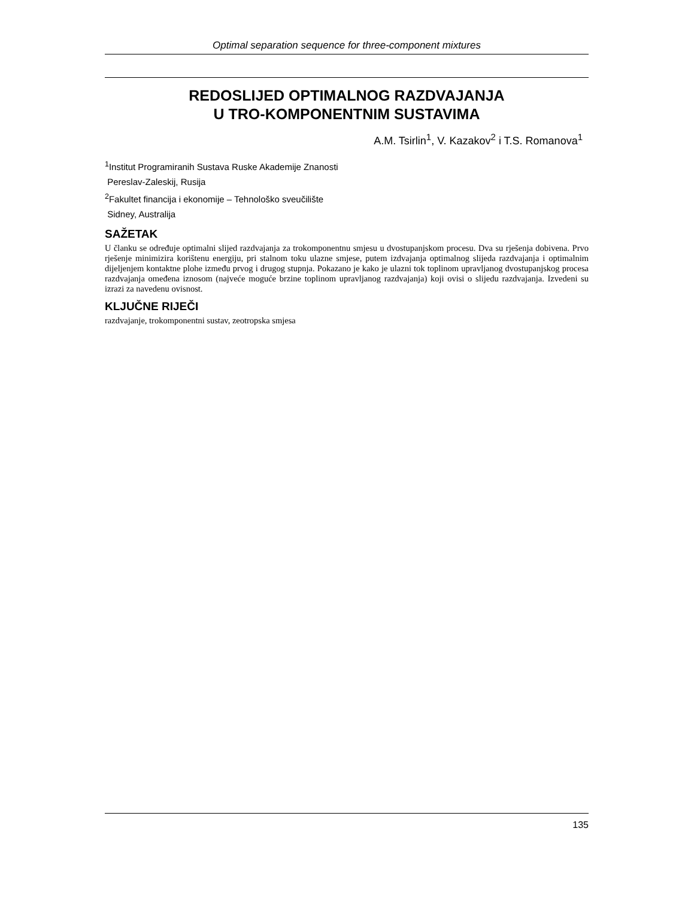Optimal separation sequence for three-component mixtures
REDOSLIJED OPTIMALNOG RAZDVAJANJA
U TRO-KOMPONENTNIM SUSTAVIMA
A.M. Tsirlin<sup>1</sup>, V. Kazakov<sup>2</sup> i T.S. Romanova<sup>1</sup>
<sup>1</sup> Institut Programiranih Sustava Ruske Akademije Znanosti
Pereslav-Zaleskij, Rusija
<sup>2</sup> Fakultet financija i ekonomije – Tehnološko sveučilište
Sidney, Australija
SAŽETAK
U članku se određuje optimalni slijed razdvajanja za trokomponentnu smjesu u dvostupanjskom procesu. Dva su rješenja dobivena. Prvo rješenje minimizira korištenu energiju, pri stalnom toku ulazne smjese, putem izdvajanja optimalnog slijeda razdvajanja i optimalnim dijeljenjem kontaktne plohe između prvog i drugog stupnja. Pokazano je kako je ulazni tok toplinom upravljanog dvostupanjskog procesa razdvajanja omeđena iznosom (najveće moguće brzine toplinom upravljanog razdvajanja) koji ovisi o slijedu razdvajanja. Izvedeni su izrazi za navedenu ovisnost.
KLJUČNE RIJEČI
razdvajanje, trokomponentni sustav, zeotropska smjesa
135